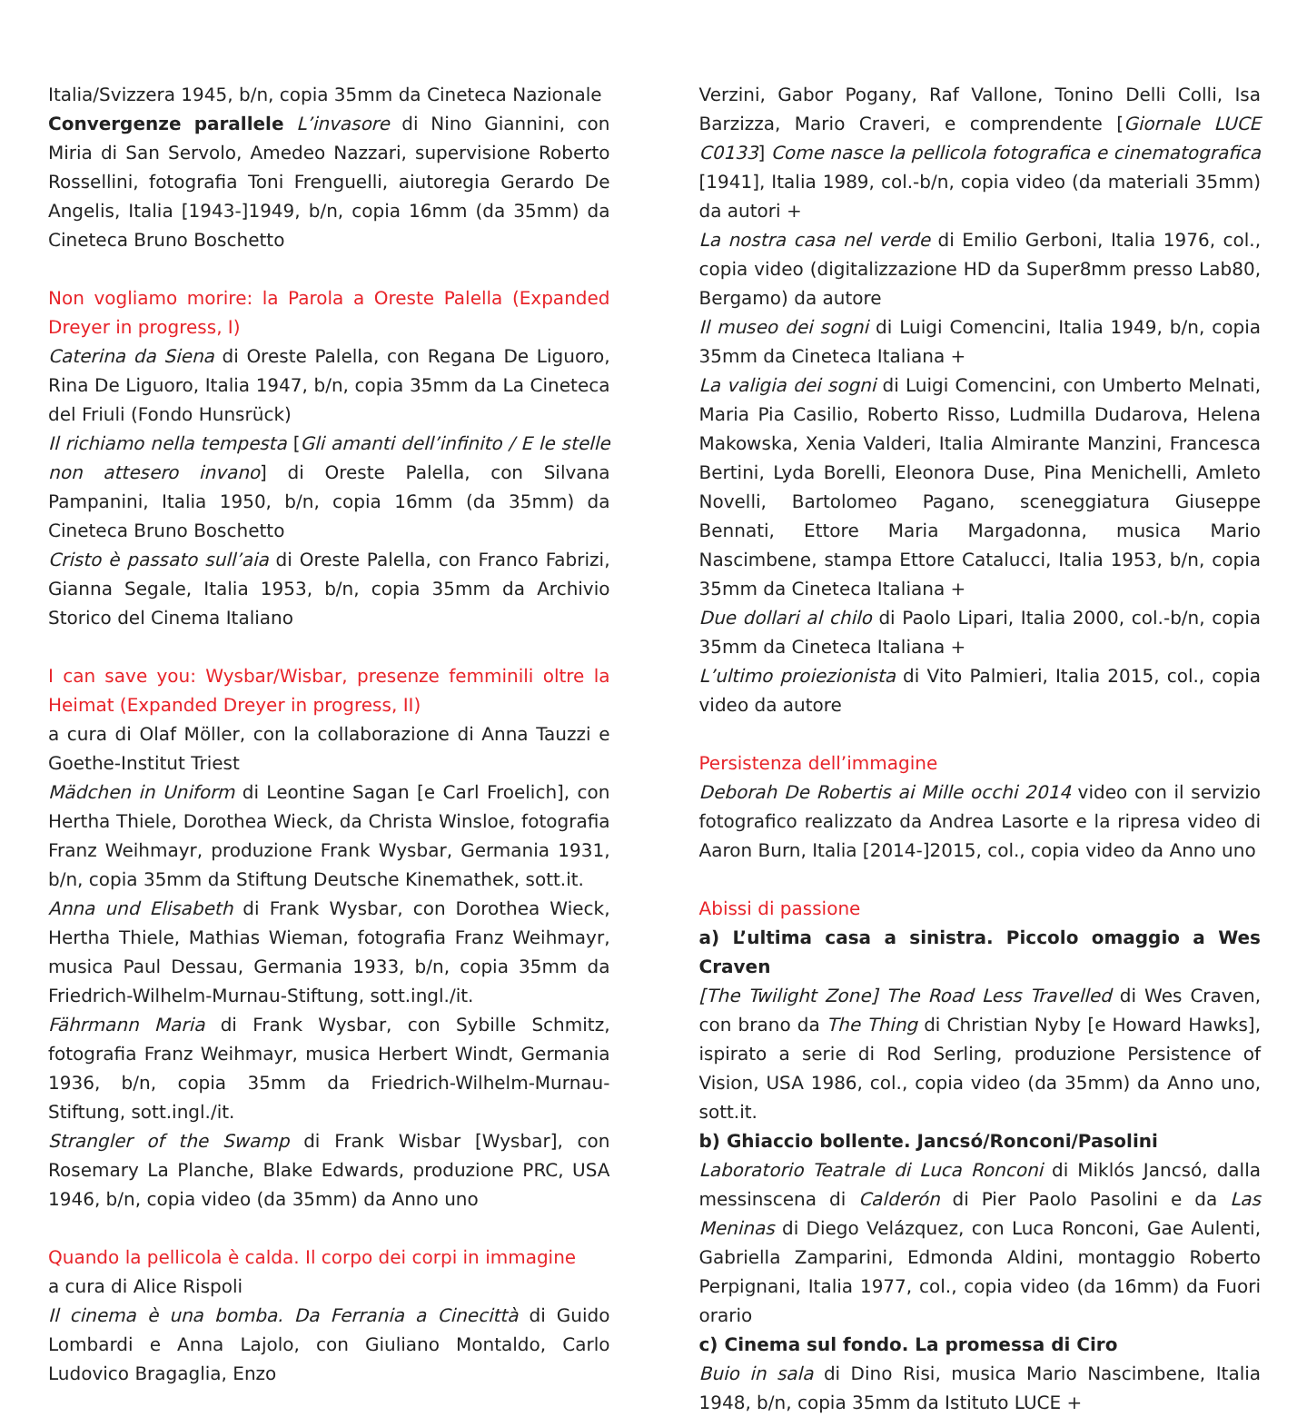Italia/Svizzera 1945, b/n, copia 35mm da Cineteca Nazionale
Convergenze parallele L’invasore di Nino Giannini, con Miria di San Servolo, Amedeo Nazzari, supervisione Roberto Rossellini, fotografia Toni Frenguelli, aiutoregia Gerardo De Angelis, Italia [1943-]1949, b/n, copia 16mm (da 35mm) da Cineteca Bruno Boschetto
Non vogliamo morire: la Parola a Oreste Palella (Expanded Dreyer in progress, I)
Caterina da Siena di Oreste Palella, con Regana De Liguoro, Rina De Liguoro, Italia 1947, b/n, copia 35mm da La Cineteca del Friuli (Fondo Hunsrück)
Il richiamo nella tempesta [Gli amanti dell’infinito / E le stelle non attesero invano] di Oreste Palella, con Silvana Pampanini, Italia 1950, b/n, copia 16mm (da 35mm) da Cineteca Bruno Boschetto
Cristo è passato sull’aia di Oreste Palella, con Franco Fabrizi, Gianna Segale, Italia 1953, b/n, copia 35mm da Archivio Storico del Cinema Italiano
I can save you: Wysbar/Wisbar, presenze femminili oltre la Heimat (Expanded Dreyer in progress, II)
a cura di Olaf Möller, con la collaborazione di Anna Tauzzi e Goethe-Institut Triest
Mädchen in Uniform di Leontine Sagan [e Carl Froelich], con Hertha Thiele, Dorothea Wieck, da Christa Winsloe, fotografia Franz Weihmayr, produzione Frank Wysbar, Germania 1931, b/n, copia 35mm da Stiftung Deutsche Kinemathek, sott.it.
Anna und Elisabeth di Frank Wysbar, con Dorothea Wieck, Hertha Thiele, Mathias Wieman, fotografia Franz Weihmayr, musica Paul Dessau, Germania 1933, b/n, copia 35mm da Friedrich-Wilhelm-Murnau-Stiftung, sott.ingl./it.
Fährmann Maria di Frank Wysbar, con Sybille Schmitz, fotografia Franz Weihmayr, musica Herbert Windt, Germania 1936, b/n, copia 35mm da Friedrich-Wilhelm-Murnau-Stiftung, sott.ingl./it.
Strangler of the Swamp di Frank Wisbar [Wysbar], con Rosemary La Planche, Blake Edwards, produzione PRC, USA 1946, b/n, copia video (da 35mm) da Anno uno
Quando la pellicola è calda. Il corpo dei corpi in immagine
a cura di Alice Rispoli
Il cinema è una bomba. Da Ferrania a Cinecittà di Guido Lombardi e Anna Lajolo, con Giuliano Montaldo, Carlo Ludovico Bragaglia, Enzo
Verzini, Gabor Pogany, Raf Vallone, Tonino Delli Colli, Isa Barzizza, Mario Craveri, e comprendente [Giornale LUCE C0133] Come nasce la pellicola fotografica e cinematografica [1941], Italia 1989, col.-b/n, copia video (da materiali 35mm) da autori +
La nostra casa nel verde di Emilio Gerboni, Italia 1976, col., copia video (digitalizzazione HD da Super8mm presso Lab80, Bergamo) da autore
Il museo dei sogni di Luigi Comencini, Italia 1949, b/n, copia 35mm da Cineteca Italiana +
La valigia dei sogni di Luigi Comencini, con Umberto Melnati, Maria Pia Casilio, Roberto Risso, Ludmilla Dudarova, Helena Makowska, Xenia Valderi, Italia Almirante Manzini, Francesca Bertini, Lyda Borelli, Eleonora Duse, Pina Menichelli, Amleto Novelli, Bartolomeo Pagano, sceneggiatura Giuseppe Bennati, Ettore Maria Margadonna, musica Mario Nascimbene, stampa Ettore Catalucci, Italia 1953, b/n, copia 35mm da Cineteca Italiana +
Due dollari al chilo di Paolo Lipari, Italia 2000, col.-b/n, copia 35mm da Cineteca Italiana +
L’ultimo proiezionista di Vito Palmieri, Italia 2015, col., copia video da autore
Persistenza dell’immagine
Deborah De Robertis ai Mille occhi 2014 video con il servizio fotografico realizzato da Andrea Lasorte e la ripresa video di Aaron Burn, Italia [2014-]2015, col., copia video da Anno uno
Abissi di passione
a) L’ultima casa a sinistra. Piccolo omaggio a Wes Craven
[The Twilight Zone] The Road Less Travelled di Wes Craven, con brano da The Thing di Christian Nyby [e Howard Hawks], ispirato a serie di Rod Serling, produzione Persistence of Vision, USA 1986, col., copia video (da 35mm) da Anno uno, sott.it.
b) Ghiaccio bollente. Jancsó/Ronconi/Pasolini
Laboratorio Teatrale di Luca Ronconi di Miklós Jancsó, dalla messinscena di Calderón di Pier Paolo Pasolini e da Las Meninas di Diego Velázquez, con Luca Ronconi, Gae Aulenti, Gabriella Zamparini, Edmonda Aldini, montaggio Roberto Perpignani, Italia 1977, col., copia video (da 16mm) da Fuori orario
c) Cinema sul fondo. La promessa di Ciro
Buio in sala di Dino Risi, musica Mario Nascimbene, Italia 1948, b/n, copia 35mm da Istituto LUCE +